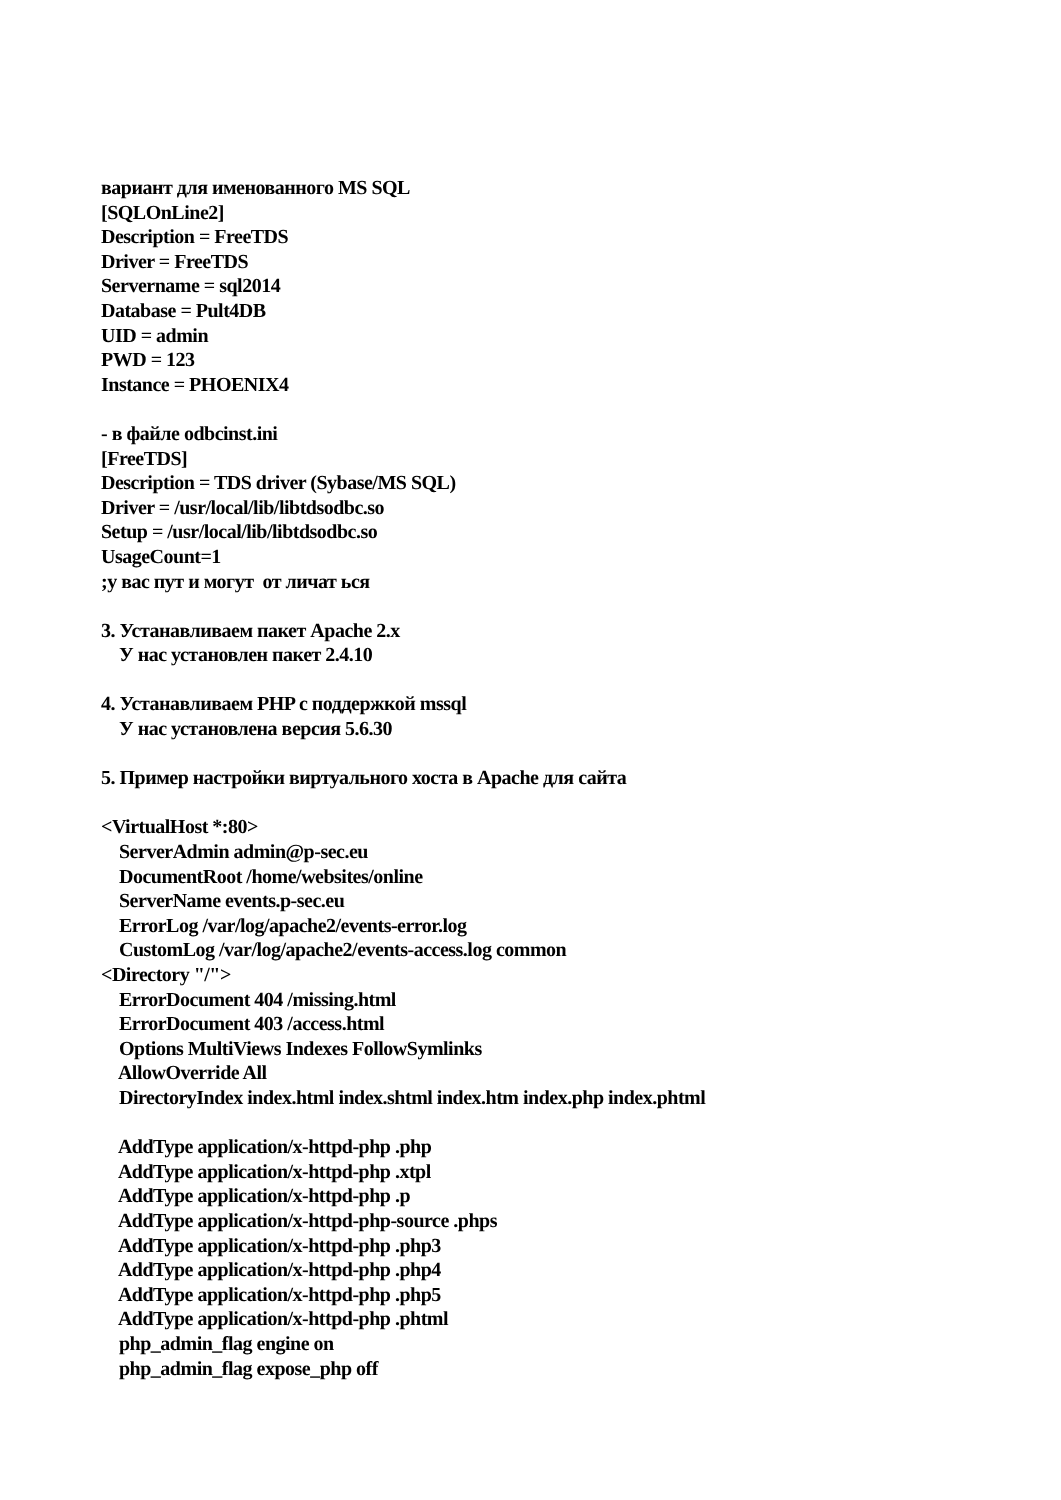вариант для именованного MS SQL [SQLOnLine2] Description = FreeTDS Driver = FreeTDS Servername = sql2014 Database = Pult4DB UID = admin PWD = 123 Instance = PHOENIX4 - в файле odbcinst.ini [FreeTDS] Description = TDS driver (Sybase/MS SQL) Driver = /usr/local/lib/libtdsodbc.so Setup = /usr/local/lib/libtdsodbc.so UsageCount=1 ;у вас пут и могут от личат ься 3. Устанавливаем пакет Apache 2.x У нас установлен пакет 2.4.10 4. Устанавливаем PHP с поддержкой mssql У нас установлена версия 5.6.30 5. Пример настройки виртуального хоста в Apache для сайта <VirtualHost *:80> ServerAdmin admin@p-sec.eu DocumentRoot /home/websites/online ServerName events.p-sec.eu ErrorLog /var/log/apache2/events-error.log CustomLog /var/log/apache2/events-access.log common <Directory "/"> ErrorDocument 404 /missing.html ErrorDocument 403 /access.html Options MultiViews Indexes FollowSymlinks AllowOverride All DirectoryIndex index.html index.shtml index.htm index.php index.phtml AddType application/x-httpd-php .php AddType application/x-httpd-php .xtpl AddType application/x-httpd-php .p AddType application/x-httpd-php-source .phps AddType application/x-httpd-php .php3 AddType application/x-httpd-php .php4 AddType application/x-httpd-php .php5 AddType application/x-httpd-php .phtml php_admin_flag engine on php_admin_flag expose_php off